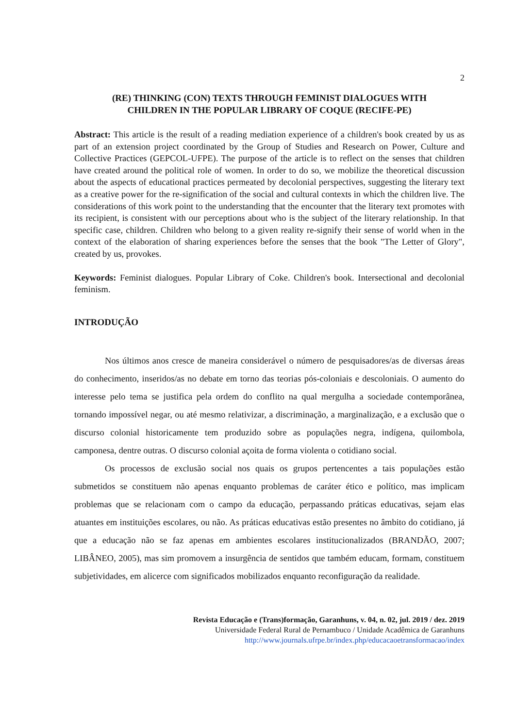2
(RE) THINKING (CON) TEXTS THROUGH FEMINIST DIALOGUES WITH
CHILDREN IN THE POPULAR LIBRARY OF COQUE (RECIFE-PE)
Abstract: This article is the result of a reading mediation experience of a children's book created by us as part of an extension project coordinated by the Group of Studies and Research on Power, Culture and Collective Practices (GEPCOL-UFPE). The purpose of the article is to reflect on the senses that children have created around the political role of women. In order to do so, we mobilize the theoretical discussion about the aspects of educational practices permeated by decolonial perspectives, suggesting the literary text as a creative power for the re-signification of the social and cultural contexts in which the children live. The considerations of this work point to the understanding that the encounter that the literary text promotes with its recipient, is consistent with our perceptions about who is the subject of the literary relationship. In that specific case, children. Children who belong to a given reality re-signify their sense of world when in the context of the elaboration of sharing experiences before the senses that the book "The Letter of Glory", created by us, provokes.
Keywords: Feminist dialogues. Popular Library of Coke. Children's book. Intersectional and decolonial feminism.
INTRODUÇÃO
Nos últimos anos cresce de maneira considerável o número de pesquisadores/as de diversas áreas do conhecimento, inseridos/as no debate em torno das teorias pós-coloniais e descoloniais. O aumento do interesse pelo tema se justifica pela ordem do conflito na qual mergulha a sociedade contemporânea, tornando impossível negar, ou até mesmo relativizar, a discriminação, a marginalização, e a exclusão que o discurso colonial historicamente tem produzido sobre as populações negra, indígena, quilombola, camponesa, dentre outras. O discurso colonial açoita de forma violenta o cotidiano social.
Os processos de exclusão social nos quais os grupos pertencentes a tais populações estão submetidos se constituem não apenas enquanto problemas de caráter ético e político, mas implicam problemas que se relacionam com o campo da educação, perpassando práticas educativas, sejam elas atuantes em instituições escolares, ou não. As práticas educativas estão presentes no âmbito do cotidiano, já que a educação não se faz apenas em ambientes escolares institucionalizados (BRANDÃO, 2007; LIBÂNEO, 2005), mas sim promovem a insurgência de sentidos que também educam, formam, constituem subjetividades, em alicerce com significados mobilizados enquanto reconfiguração da realidade.
Revista Educação e (Trans)formação, Garanhuns, v. 04, n. 02, jul. 2019 / dez. 2019
Universidade Federal Rural de Pernambuco / Unidade Acadêmica de Garanhuns
http://www.journals.ufrpe.br/index.php/educacaoetransformacao/index